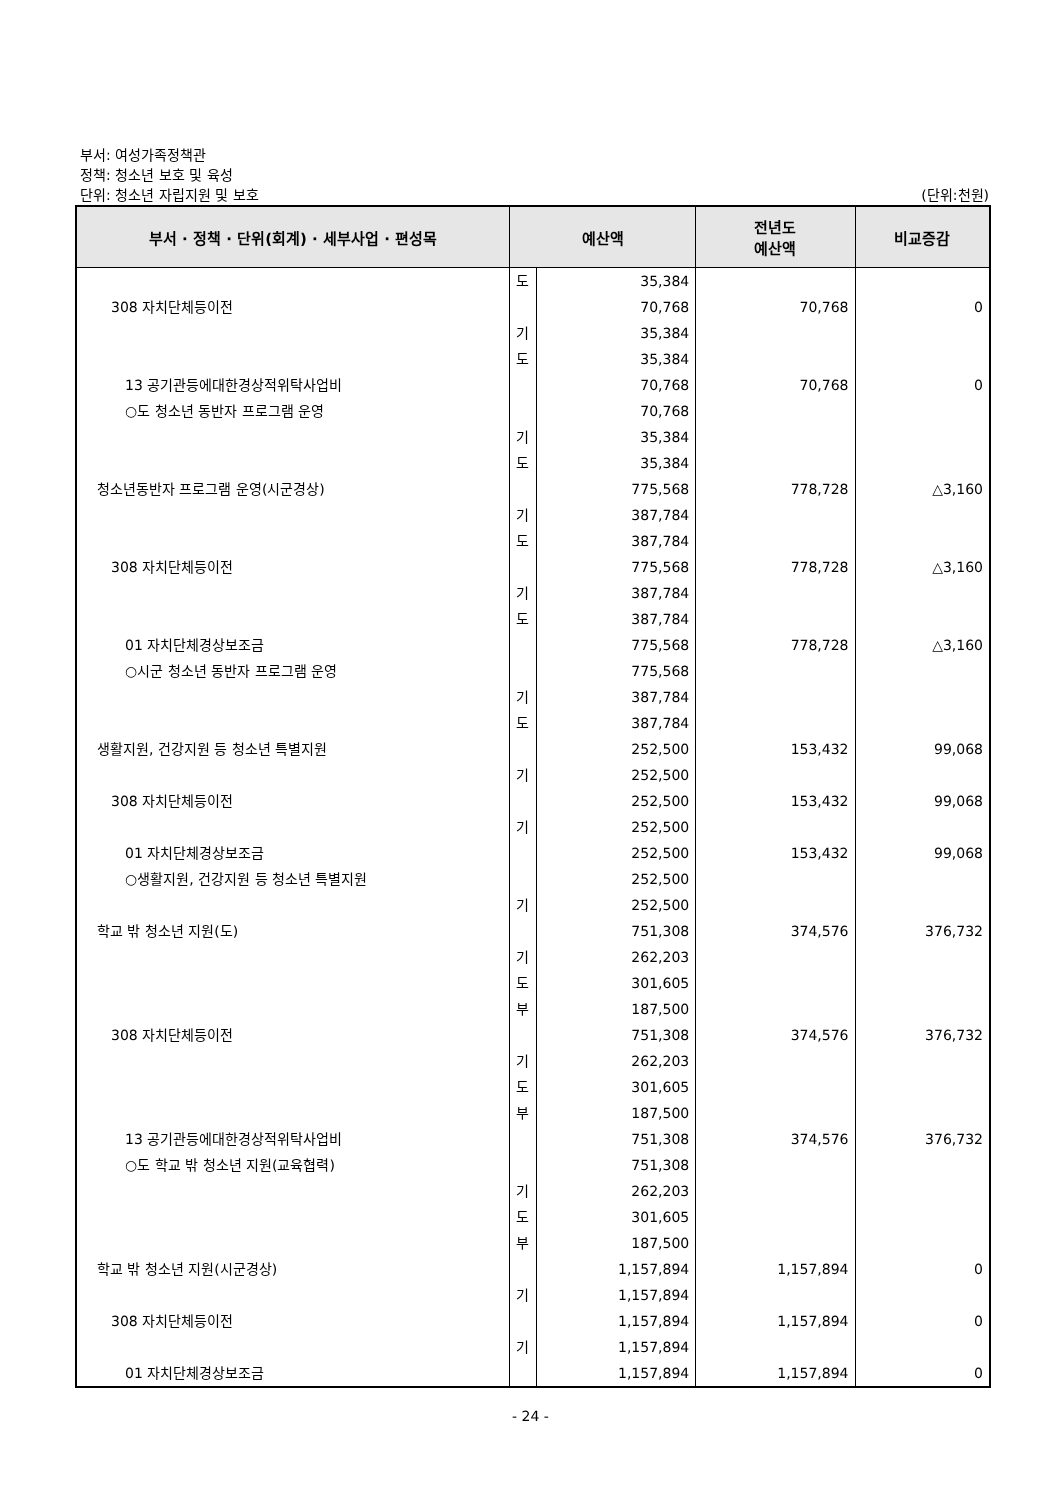부서: 여성가족정책관
정책: 청소년 보호 및 육성
단위: 청소년 자립지원 및 보호
(단위:천원)
| 부서 · 정책 · 단위(회계) · 세부사업 · 편성목 | 예산액 | | 전년도 예산액 | 비교증감 |
| --- | --- | --- | --- | --- |
| | 도 | 35,384 | | |
| 308 자치단체등이전 | | 70,768 | 70,768 | 0 |
| | 기 | 35,384 | | |
| | 도 | 35,384 | | |
| 13 공기관등에대한경상적위탁사업비 | | 70,768 | 70,768 | 0 |
| ○도 청소년 동반자 프로그램 운영 | | 70,768 | | |
| | 기 | 35,384 | | |
| | 도 | 35,384 | | |
| 청소년동반자 프로그램 운영(시군경상) | | 775,568 | 778,728 | △3,160 |
| | 기 | 387,784 | | |
| | 도 | 387,784 | | |
| 308 자치단체등이전 | | 775,568 | 778,728 | △3,160 |
| | 기 | 387,784 | | |
| | 도 | 387,784 | | |
| 01 자치단체경상보조금 | | 775,568 | 778,728 | △3,160 |
| ○시군 청소년 동반자 프로그램 운영 | | 775,568 | | |
| | 기 | 387,784 | | |
| | 도 | 387,784 | | |
| 생활지원, 건강지원 등 청소년 특별지원 | | 252,500 | 153,432 | 99,068 |
| | 기 | 252,500 | | |
| 308 자치단체등이전 | | 252,500 | 153,432 | 99,068 |
| | 기 | 252,500 | | |
| 01 자치단체경상보조금 | | 252,500 | 153,432 | 99,068 |
| ○생활지원, 건강지원 등 청소년 특별지원 | | 252,500 | | |
| | 기 | 252,500 | | |
| 학교 밖 청소년 지원(도) | | 751,308 | 374,576 | 376,732 |
| | 기 | 262,203 | | |
| | 도 | 301,605 | | |
| | 부 | 187,500 | | |
| 308 자치단체등이전 | | 751,308 | 374,576 | 376,732 |
| | 기 | 262,203 | | |
| | 도 | 301,605 | | |
| | 부 | 187,500 | | |
| 13 공기관등에대한경상적위탁사업비 | | 751,308 | 374,576 | 376,732 |
| ○도 학교 밖 청소년 지원(교육협력) | | 751,308 | | |
| | 기 | 262,203 | | |
| | 도 | 301,605 | | |
| | 부 | 187,500 | | |
| 학교 밖 청소년 지원(시군경상) | | 1,157,894 | 1,157,894 | 0 |
| | 기 | 1,157,894 | | |
| 308 자치단체등이전 | | 1,157,894 | 1,157,894 | 0 |
| | 기 | 1,157,894 | | |
| 01 자치단체경상보조금 | | 1,157,894 | 1,157,894 | 0 |
- 24 -